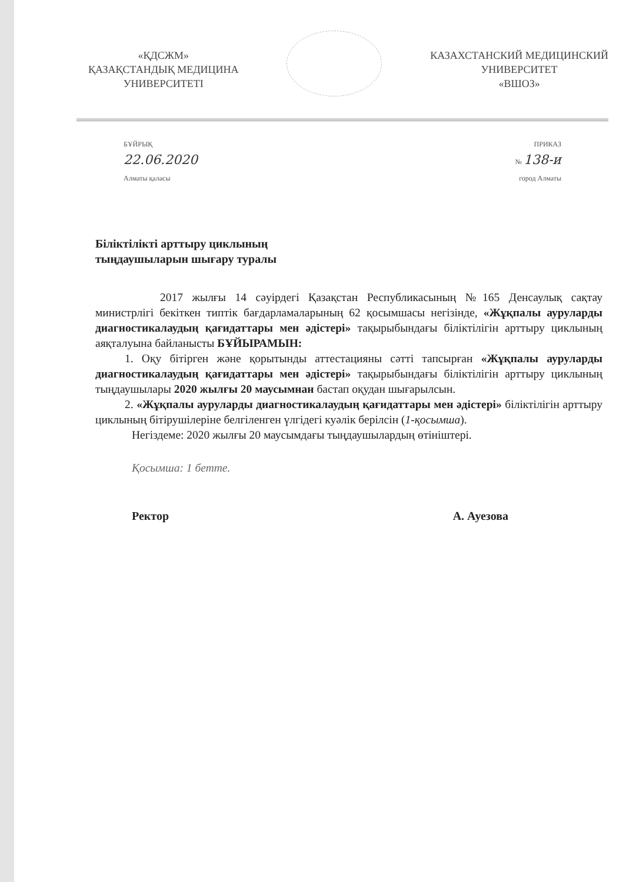«ҚДСЖМ»
ҚАЗАҚСТАНДЫҚ МЕДИЦИНА
УНИВЕРСИТЕТІ
КАЗАХСТАНСКИЙ МЕДИЦИНСКИЙ
УНИВЕРСИТЕТ
«ВШОЗ»
БҰЙРЫҚ ПРИКАЗ
22.06.2020 № 138-и
Алматы қаласы город Алматы
Біліктілікті арттыру циклының
тыңдаушыларын шығару туралы
2017 жылғы 14 сәуірдегі Қазақстан Республикасының №165 Денсаулық сақтау министрлігі бекіткен типтік бағдарламаларының 62 қосымшасы негізінде, «Жұқпалы ауруларды диагностикалаудың қағидаттары мен әдістері» тақырыбындағы біліктілігін арттыру циклының аяқталуына байланысты БҰЙЫРАМЫН:
1. Оқу бітірген және қорытынды аттестацияны сәтті тапсырған «Жұқпалы ауруларды диагностикалаудың қағидаттары мен әдістері» тақырыбындағы біліктілігін арттыру циклының тыңдаушылары 2020 жылғы 20 маусымнан бастап оқудан шығарылсын.
2. «Жұқпалы ауруларды диагностикалаудың қағидаттары мен әдістері» біліктілігін арттыру циклының бітірушілеріне белгіленген үлгідегі куәлік берілсін (1-қосымша).
Негіздеме: 2020 жылғы 20 маусымдағы тыңдаушылардың өтініштері.
Қосымша: 1 бетте.
Ректор А. Ауезова